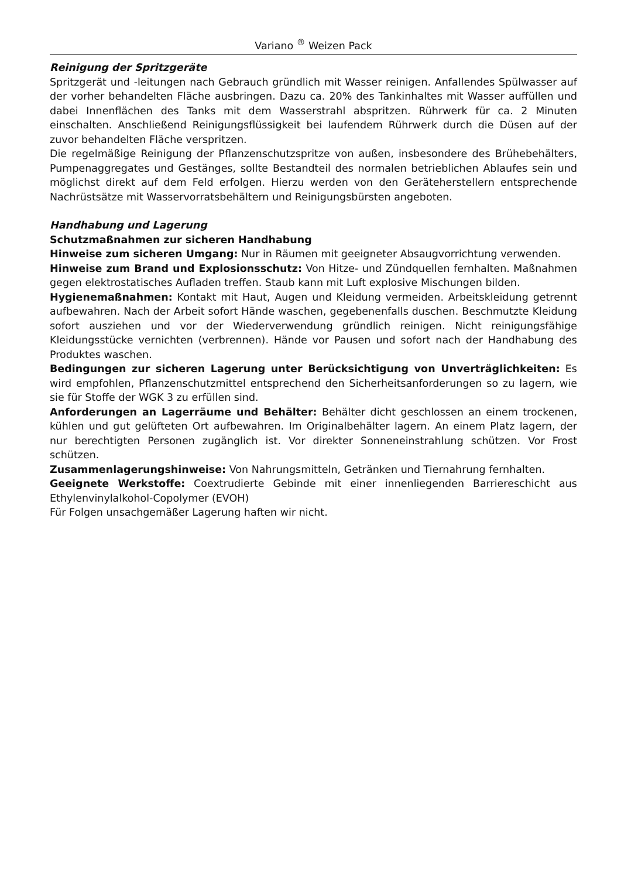Variano <sup>®</sup> Weizen Pack
Reinigung der Spritzgeräte
Spritzgerät und -leitungen nach Gebrauch gründlich mit Wasser reinigen. Anfallendes Spülwasser auf der vorher behandelten Fläche ausbringen. Dazu ca. 20% des Tankinhaltes mit Wasser auffüllen und dabei Innenflächen des Tanks mit dem Wasserstrahl abspritzen. Rührwerk für ca. 2 Minuten einschalten. Anschließend Reinigungsflüssigkeit bei laufendem Rührwerk durch die Düsen auf der zuvor behandelten Fläche verspritzen.
Die regelmäßige Reinigung der Pflanzenschutzspritze von außen, insbesondere des Brühebehälters, Pumpenaggregates und Gestänges, sollte Bestandteil des normalen betrieblichen Ablaufes sein und möglichst direkt auf dem Feld erfolgen. Hierzu werden von den Geräteherstellern entsprechende Nachrüstsätze mit Wasservorratsbehältern und Reinigungsbürsten angeboten.
Handhabung und Lagerung
Schutzmaßnahmen zur sicheren Handhabung
Hinweise zum sicheren Umgang: Nur in Räumen mit geeigneter Absaugvorrichtung verwenden.
Hinweise zum Brand und Explosionsschutz: Von Hitze- und Zündquellen fernhalten. Maßnahmen gegen elektrostatisches Aufladen treffen. Staub kann mit Luft explosive Mischungen bilden.
Hygienemaßnahmen: Kontakt mit Haut, Augen und Kleidung vermeiden. Arbeitskleidung getrennt aufbewahren. Nach der Arbeit sofort Hände waschen, gegebenenfalls duschen. Beschmutzte Kleidung sofort ausziehen und vor der Wiederverwendung gründlich reinigen. Nicht reinigungsfähige Kleidungsstücke vernichten (verbrennen). Hände vor Pausen und sofort nach der Handhabung des Produktes waschen.
Bedingungen zur sicheren Lagerung unter Berücksichtigung von Unverträglichkeiten: Es wird empfohlen, Pflanzenschutzmittel entsprechend den Sicherheitsanforderungen so zu lagern, wie sie für Stoffe der WGK 3 zu erfüllen sind.
Anforderungen an Lagerräume und Behälter: Behälter dicht geschlossen an einem trockenen, kühlen und gut gelüfteten Ort aufbewahren. Im Originalbehälter lagern. An einem Platz lagern, der nur berechtigten Personen zugänglich ist. Vor direkter Sonneneinstrahlung schützen. Vor Frost schützen.
Zusammenlagerungshinweise: Von Nahrungsmitteln, Getränken und Tiernahrung fernhalten.
Geeignete Werkstoffe: Coextrudierte Gebinde mit einer innenliegenden Barriereschicht aus Ethylenvinylalkohol-Copolymer (EVOH)
Für Folgen unsachgemäßer Lagerung haften wir nicht.